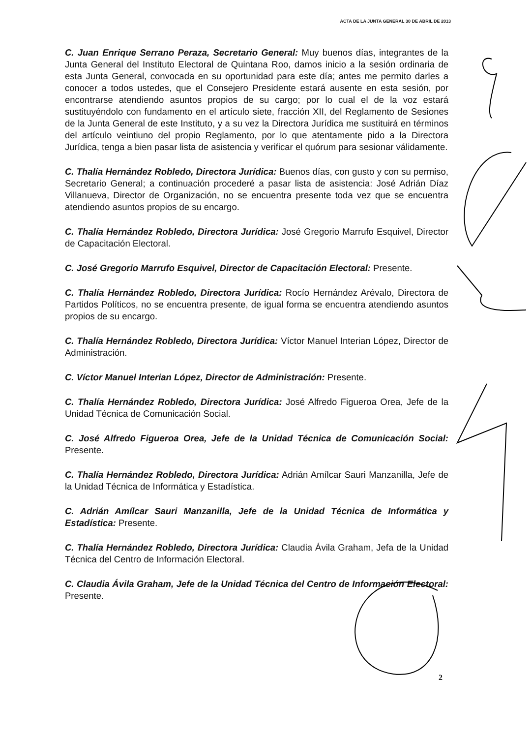ACTA DE LA JUNTA GENERAL 30 DE ABRIL DE 2013
C. Juan Enrique Serrano Peraza, Secretario General: Muy buenos días, integrantes de la Junta General del Instituto Electoral de Quintana Roo, damos inicio a la sesión ordinaria de esta Junta General, convocada en su oportunidad para este día; antes me permito darles a conocer a todos ustedes, que el Consejero Presidente estará ausente en esta sesión, por encontrarse atendiendo asuntos propios de su cargo; por lo cual el de la voz estará sustituyéndolo con fundamento en el artículo siete, fracción XII, del Reglamento de Sesiones de la Junta General de este Instituto, y a su vez la Directora Jurídica me sustituirá en términos del artículo veintiuno del propio Reglamento, por lo que atentamente pido a la Directora Jurídica, tenga a bien pasar lista de asistencia y verificar el quórum para sesionar válidamente.
C. Thalía Hernández Robledo, Directora Jurídica: Buenos días, con gusto y con su permiso, Secretario General; a continuación procederé a pasar lista de asistencia: José Adrián Díaz Villanueva, Director de Organización, no se encuentra presente toda vez que se encuentra atendiendo asuntos propios de su encargo.
C. Thalía Hernández Robledo, Directora Jurídica: José Gregorio Marrufo Esquivel, Director de Capacitación Electoral.
C. José Gregorio Marrufo Esquivel, Director de Capacitación Electoral: Presente.
C. Thalía Hernández Robledo, Directora Jurídica: Rocío Hernández Arévalo, Directora de Partidos Políticos, no se encuentra presente, de igual forma se encuentra atendiendo asuntos propios de su encargo.
C. Thalía Hernández Robledo, Directora Jurídica: Víctor Manuel Interian López, Director de Administración.
C. Víctor Manuel Interian López, Director de Administración: Presente.
C. Thalía Hernández Robledo, Directora Jurídica: José Alfredo Figueroa Orea, Jefe de la Unidad Técnica de Comunicación Social.
C. José Alfredo Figueroa Orea, Jefe de la Unidad Técnica de Comunicación Social: Presente.
C. Thalía Hernández Robledo, Directora Jurídica: Adrián Amílcar Sauri Manzanilla, Jefe de la Unidad Técnica de Informática y Estadística.
C. Adrián Amílcar Sauri Manzanilla, Jefe de la Unidad Técnica de Informática y Estadística: Presente.
C. Thalía Hernández Robledo, Directora Jurídica: Claudia Ávila Graham, Jefa de la Unidad Técnica del Centro de Información Electoral.
C. Claudia Ávila Graham, Jefe de la Unidad Técnica del Centro de Información Electoral: Presente.
2